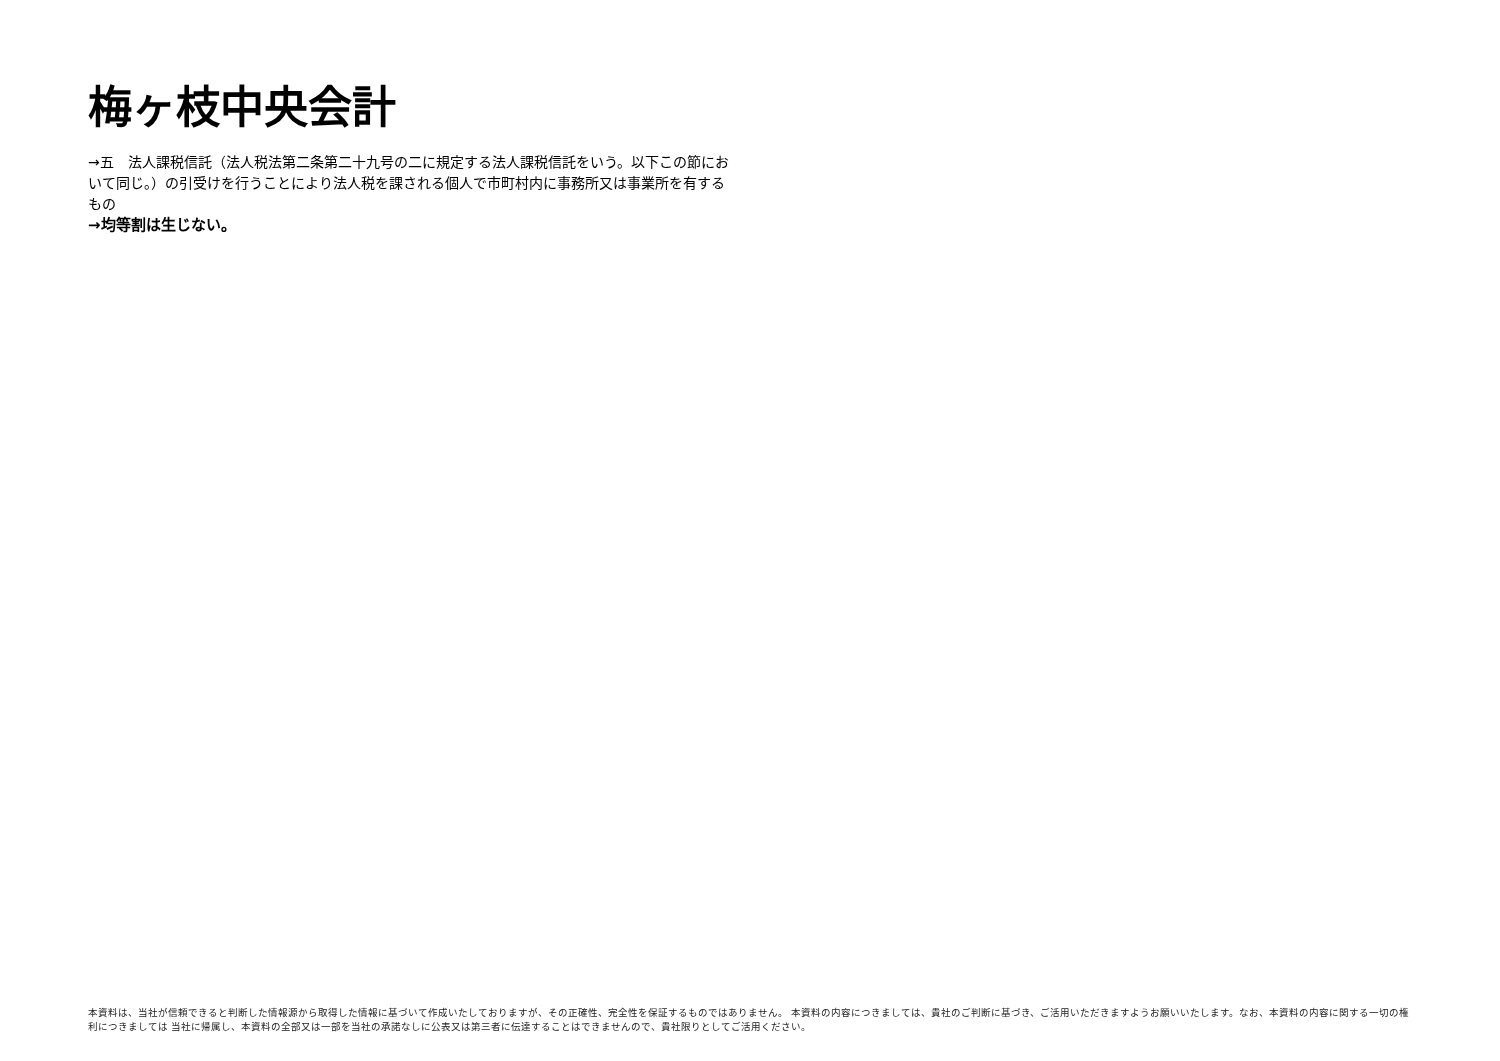梅ヶ枝中央会計
→五　法人課税信託（法人税法第二条第二十九号の二に規定する法人課税信託をいう。以下この節において同じ。）の引受けを行うことにより法人税を課される個人で市町村内に事務所又は事業所を有するもの
→均等割は生じない。
本資料は、当社が信頼できると判断した情報源から取得した情報に基づいて作成いたしておりますが、その正確性、完全性を保証するものではありません。 本資料の内容につきましては、貴社のご判断に基づき、ご活用いただきますようお願いいたします。なお、本資料の内容に関する一切の権利につきましては 当社に帰属し、本資料の全部又は一部を当社の承諾なしに公表又は第三者に伝達することはできませんので、貴社限りとしてご活用ください。